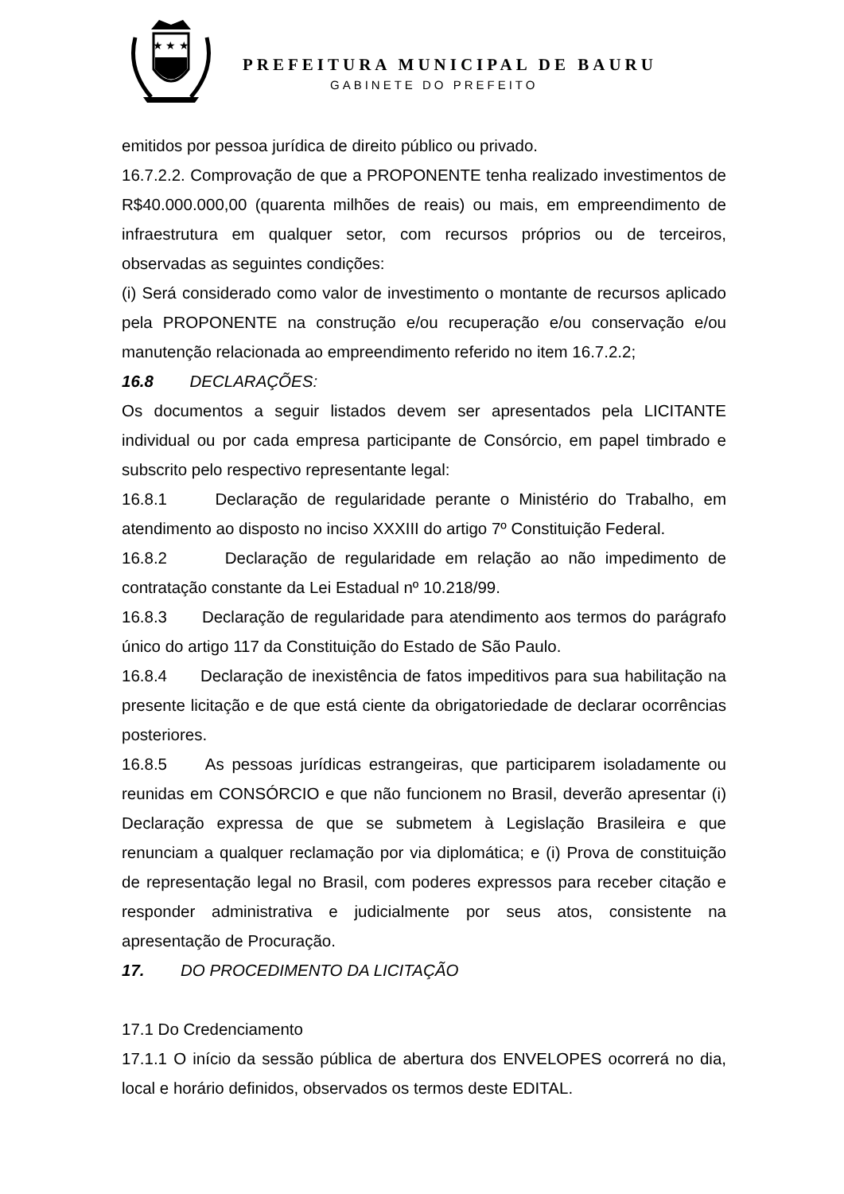★ ★ ★
PREFEITURA MUNICIPAL DE BAURU
GABINETE DO PREFEITO
emitidos por pessoa jurídica de direito público ou privado.
16.7.2.2. Comprovação de que a PROPONENTE tenha realizado investimentos de R$40.000.000,00 (quarenta milhões de reais) ou mais, em empreendimento de infraestrutura em qualquer setor, com recursos próprios ou de terceiros, observadas as seguintes condições:
(i) Será considerado como valor de investimento o montante de recursos aplicado pela PROPONENTE na construção e/ou recuperação e/ou conservação e/ou manutenção relacionada ao empreendimento referido no item 16.7.2.2;
16.8 DECLARAÇÕES:
Os documentos a seguir listados devem ser apresentados pela LICITANTE individual ou por cada empresa participante de Consórcio, em papel timbrado e subscrito pelo respectivo representante legal:
16.8.1 Declaração de regularidade perante o Ministério do Trabalho, em atendimento ao disposto no inciso XXXIII do artigo 7º Constituição Federal.
16.8.2 Declaração de regularidade em relação ao não impedimento de contratação constante da Lei Estadual nº 10.218/99.
16.8.3 Declaração de regularidade para atendimento aos termos do parágrafo único do artigo 117 da Constituição do Estado de São Paulo.
16.8.4 Declaração de inexistência de fatos impeditivos para sua habilitação na presente licitação e de que está ciente da obrigatoriedade de declarar ocorrências posteriores.
16.8.5 As pessoas jurídicas estrangeiras, que participarem isoladamente ou reunidas em CONSÓRCIO e que não funcionem no Brasil, deverão apresentar (i) Declaração expressa de que se submetem à Legislação Brasileira e que renunciam a qualquer reclamação por via diplomática; e (i) Prova de constituição de representação legal no Brasil, com poderes expressos para receber citação e responder administrativa e judicialmente por seus atos, consistente na apresentação de Procuração.
17. DO PROCEDIMENTO DA LICITAÇÃO
17.1 Do Credenciamento
17.1.1 O início da sessão pública de abertura dos ENVELOPES ocorrerá no dia, local e horário definidos, observados os termos deste EDITAL.